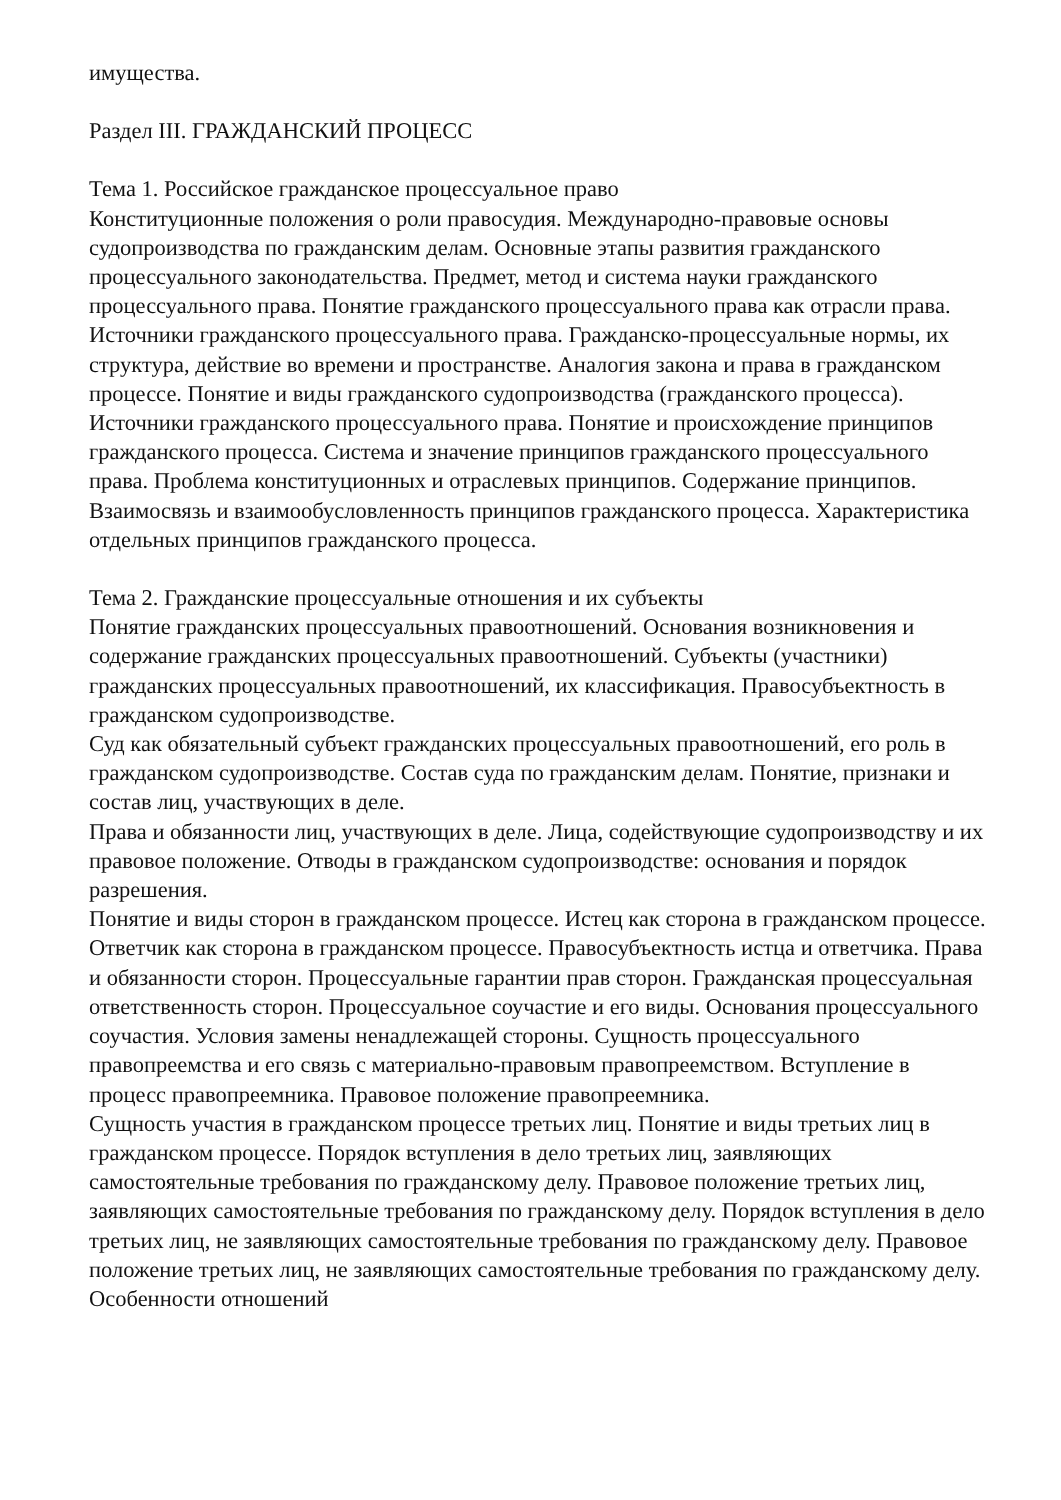имущества.
Раздел III. ГРАЖДАНСКИЙ ПРОЦЕСС
Тема 1. Российское гражданское процессуальное право
Конституционные положения о роли правосудия. Международно-правовые основы судопроизводства по гражданским делам. Основные этапы развития гражданского процессуального законодательства. Предмет, метод и система науки гражданского процессуального права. Понятие гражданского процессуального права как отрасли права. Источники гражданского процессуального права. Гражданско-процессуальные нормы, их структура, действие во времени и пространстве. Аналогия закона и права в гражданском процессе. Понятие и виды гражданского судопроизводства (гражданского процесса). Источники гражданского процессуального права. Понятие и происхождение принципов гражданского процесса. Система и значение принципов гражданского процессуального права. Проблема конституционных и отраслевых принципов. Содержание принципов. Взаимосвязь и взаимообусловленность принципов гражданского процесса. Характеристика отдельных принципов гражданского процесса.
Тема 2. Гражданские процессуальные отношения и их субъекты
Понятие гражданских процессуальных правоотношений. Основания возникновения и содержание гражданских процессуальных правоотношений. Субъекты (участники) гражданских процессуальных правоотношений, их классификация. Правосубъектность в гражданском судопроизводстве.
Суд как обязательный субъект гражданских процессуальных правоотношений, его роль в гражданском судопроизводстве. Состав суда по гражданским делам. Понятие, признаки и состав лиц, участвующих в деле.
Права и обязанности лиц, участвующих в деле. Лица, содействующие судопроизводству и их правовое положение. Отводы в гражданском судопроизводстве: основания и порядок разрешения.
Понятие и виды сторон в гражданском процессе. Истец как сторона в гражданском процессе. Ответчик как сторона в гражданском процессе. Правосубъектность истца и ответчика. Права и обязанности сторон. Процессуальные гарантии прав сторон. Гражданская процессуальная ответственность сторон. Процессуальное соучастие и его виды. Основания процессуального соучастия. Условия замены ненадлежащей стороны. Сущность процессуального правопреемства и его связь с материально-правовым правопреемством. Вступление в процесс правопреемника. Правовое положение правопреемника.
Сущность участия в гражданском процессе третьих лиц. Понятие и виды третьих лиц в гражданском процессе. Порядок вступления в дело третьих лиц, заявляющих самостоятельные требования по гражданскому делу. Правовое положение третьих лиц, заявляющих самостоятельные требования по гражданскому делу. Порядок вступления в дело третьих лиц, не заявляющих самостоятельные требования по гражданскому делу. Правовое положение третьих лиц, не заявляющих самостоятельные требования по гражданскому делу. Особенности отношений